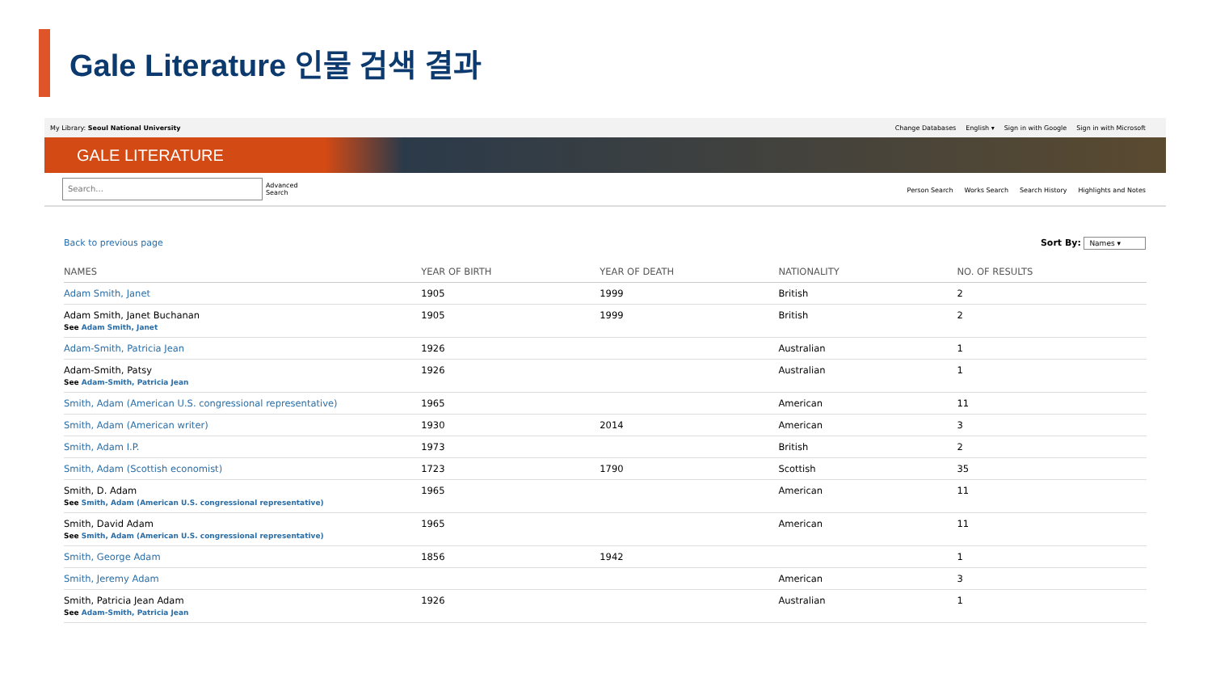Gale Literature 인물 검색 결과
My Library: Seoul National University
Change Databases English ▾ Sign in with Google Sign in with Microsoft
GALE LITERATURE
Search...
Advanced
Search
Person Search Works Search Search History Highlights and Notes
Back to previous page Sort By: Names ▾
| NAMES | YEAR OF BIRTH | YEAR OF DEATH | NATIONALITY | NO. OF RESULTS |
| --- | --- | --- | --- | --- |
| Adam Smith, Janet | 1905 | 1999 | British | 2 |
| Adam Smith, Janet Buchanan See Adam Smith, Janet | 1905 | 1999 | British | 2 |
| Adam-Smith, Patricia Jean | 1926 | | Australian | 1 |
| Adam-Smith, Patsy See Adam-Smith, Patricia Jean | 1926 | | Australian | 1 |
| Smith, Adam (American U.S. congressional representative) | 1965 | | American | 11 |
| Smith, Adam (American writer) | 1930 | 2014 | American | 3 |
| Smith, Adam I.P. | 1973 | | British | 2 |
| Smith, Adam (Scottish economist) | 1723 | 1790 | Scottish | 35 |
| Smith, D. Adam See Smith, Adam (American U.S. congressional representative) | 1965 | | American | 11 |
| Smith, David Adam See Smith, Adam (American U.S. congressional representative) | 1965 | | American | 11 |
| Smith, George Adam | 1856 | 1942 | | 1 |
| Smith, Jeremy Adam | | | American | 3 |
| Smith, Patricia Jean Adam See Adam-Smith, Patricia Jean | 1926 | | Australian | 1 |